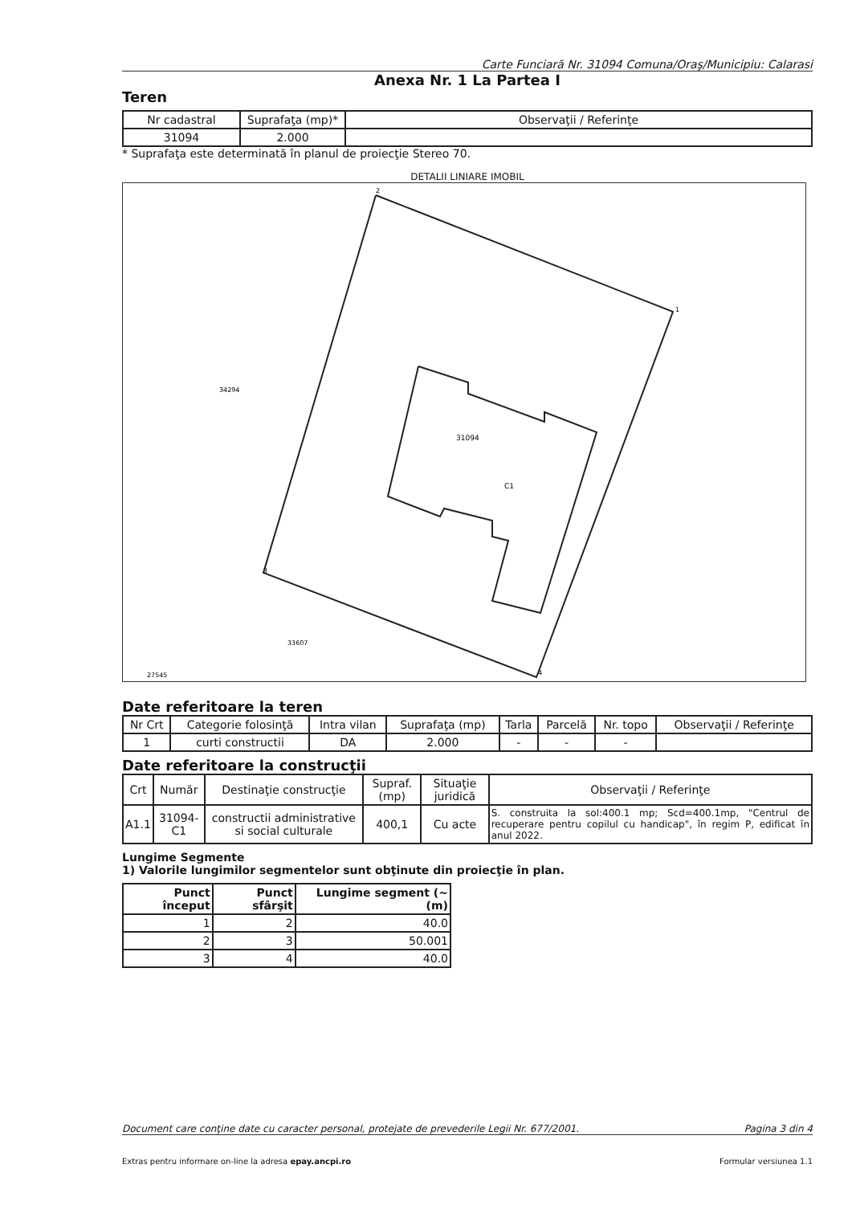Carte Funciară Nr. 31094 Comuna/Oraş/Municipiu: Calarasi
Anexa Nr. 1 La Partea I
Teren
| Nr cadastral | Suprafaţa (mp)* | Observaţii / Referinţe |
| --- | --- | --- |
| 31094 | 2.000 | |
* Suprafaţa este determinată în planul de proiecţie Stereo 70.
DETALII LINIARE IMOBIL
2
1
3
4
34294
31094
C1
33607
27545
Date referitoare la teren
| Nr Crt | Categorie folosinţă | Intra vilan | Suprafaţa (mp) | Tarla | Parcelă | Nr. topo | Observaţii / Referinţe |
| --- | --- | --- | --- | --- | --- | --- | --- |
| 1 | curti constructii | DA | 2.000 | - | - | - | |
Date referitoare la construcţii
| Crt | Număr | Destinaţie construcţie | Supraf. (mp) | Situaţie juridică | Observaţii / Referinţe |
| --- | --- | --- | --- | --- | --- |
| A1.1 | 31094-C1 | constructii administrative si social culturale | 400,1 | Cu acte | S. construita la sol:400.1 mp; Scd=400.1mp, "Centrul de recuperare pentru copilul cu handicap", în regim P, edificat în anul 2022. |
Lungime Segmente
1) Valorile lungimilor segmentelor sunt obţinute din proiecţie în plan.
| Punct început | Punct sfârşit | Lungime segment (~ (m) |
| --- | --- | --- |
| 1 | 2 | 40.0 |
| 2 | 3 | 50.001 |
| 3 | 4 | 40.0 |
Document care conţine date cu caracter personal, protejate de prevederile Legii Nr. 677/2001. Pagina 3 din 4
Extras pentru informare on-line la adresa epay.ancpi.ro Formular versiunea 1.1